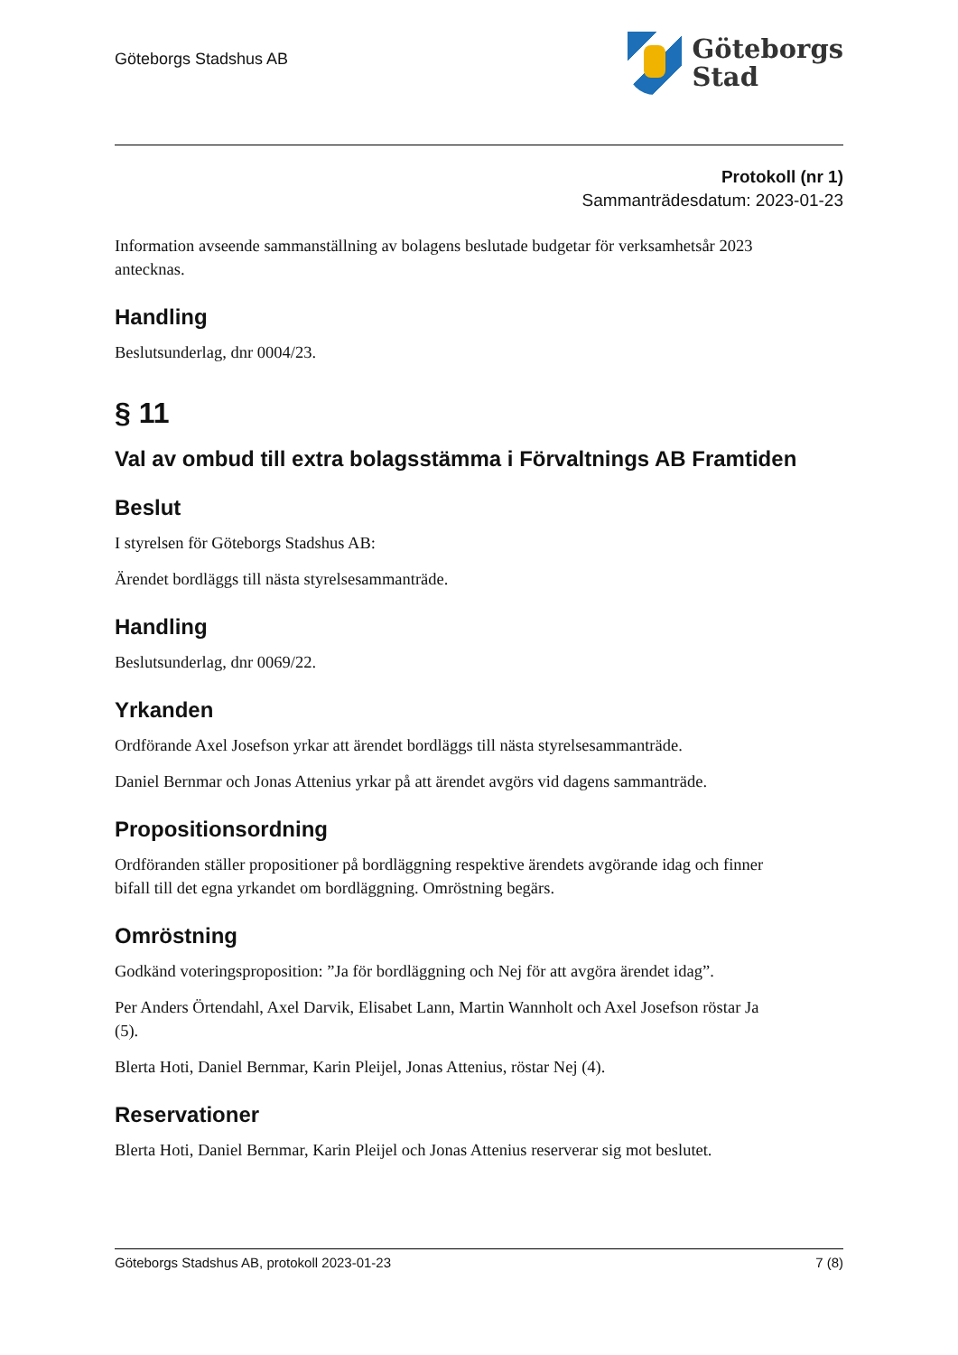Göteborgs Stadshus AB
Göteborgs
Stad
Protokoll (nr 1)
Sammanträdesdatum: 2023-01-23
Information avseende sammanställning av bolagens beslutade budgetar för verksamhetsår 2023 antecknas.
Handling
Beslutsunderlag, dnr 0004/23.
§ 11
Val av ombud till extra bolagsstämma i Förvaltnings AB Framtiden
Beslut
I styrelsen för Göteborgs Stadshus AB:
Ärendet bordläggs till nästa styrelsesammanträde.
Handling
Beslutsunderlag, dnr 0069/22.
Yrkanden
Ordförande Axel Josefson yrkar att ärendet bordläggs till nästa styrelsesammanträde.
Daniel Bernmar och Jonas Attenius yrkar på att ärendet avgörs vid dagens sammanträde.
Propositionsordning
Ordföranden ställer propositioner på bordläggning respektive ärendets avgörande idag och finner bifall till det egna yrkandet om bordläggning. Omröstning begärs.
Omröstning
Godkänd voteringsproposition: ”Ja för bordläggning och Nej för att avgöra ärendet idag”.
Per Anders Örtendahl, Axel Darvik, Elisabet Lann, Martin Wannholt och Axel Josefson röstar Ja (5).
Blerta Hoti, Daniel Bernmar, Karin Pleijel, Jonas Attenius, röstar Nej (4).
Reservationer
Blerta Hoti, Daniel Bernmar, Karin Pleijel och Jonas Attenius reserverar sig mot beslutet.
Göteborgs Stadshus AB, protokoll 2023-01-23 7 (8)